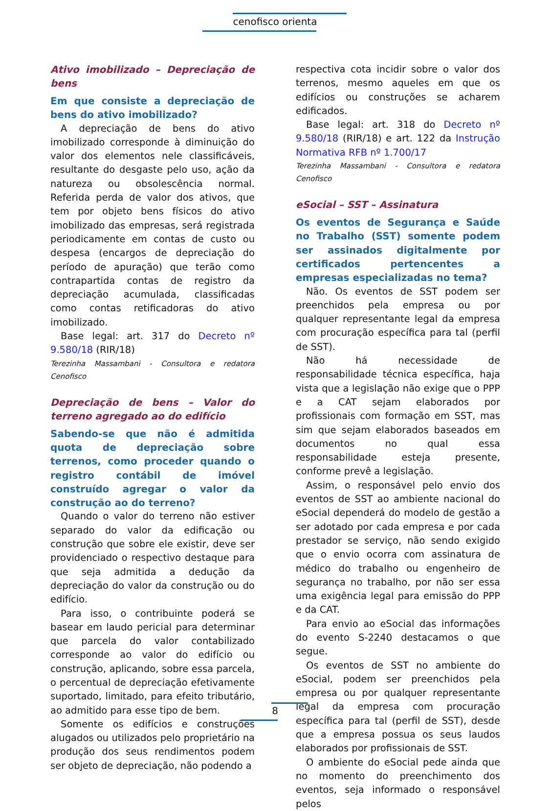cenofisco orienta
Ativo imobilizado – Depreciação de bens
Em que consiste a depreciação de bens do ativo imobilizado?
A depreciação de bens do ativo imobilizado corresponde à diminuição do valor dos elementos nele classificáveis, resultante do desgaste pelo uso, ação da natureza ou obsolescência normal. Referida perda de valor dos ativos, que tem por objeto bens físicos do ativo imobilizado das empresas, será registrada periodicamente em contas de custo ou despesa (encargos de depreciação do período de apuração) que terão como contrapartida contas de registro da depreciação acumulada, classificadas como contas retificadoras do ativo imobilizado.
Base legal: art. 317 do Decreto nº 9.580/18 (RIR/18)
Terezinha Massambani - Consultora e redatora Cenofisco
Depreciação de bens – Valor do terreno agregado ao do edifício
Sabendo-se que não é admitida quota de depreciação sobre terrenos, como proceder quando o registro contábil de imóvel construído agregar o valor da construção ao do terreno?
Quando o valor do terreno não estiver separado do valor da edificação ou construção que sobre ele existir, deve ser providenciado o respectivo destaque para que seja admitida a dedução da depreciação do valor da construção ou do edifício.
Para isso, o contribuinte poderá se basear em laudo pericial para determinar que parcela do valor contabilizado corresponde ao valor do edifício ou construção, aplicando, sobre essa parcela, o percentual de depreciação efetivamente suportado, limitado, para efeito tributário, ao admitido para esse tipo de bem.
Somente os edifícios e construções alugados ou utilizados pelo proprietário na produção dos seus rendimentos podem ser objeto de depreciação, não podendo a
respectiva cota incidir sobre o valor dos terrenos, mesmo aqueles em que os edifícios ou construções se acharem edificados.
Base legal: art. 318 do Decreto nº 9.580/18 (RIR/18) e art. 122 da Instrução Normativa RFB nº 1.700/17
Terezinha Massambani - Consultora e redatora Cenofisco
eSocial – SST – Assinatura
Os eventos de Segurança e Saúde no Trabalho (SST) somente podem ser assinados digitalmente por certificados pertencentes a empresas especializadas no tema?
Não. Os eventos de SST podem ser preenchidos pela empresa ou por qualquer representante legal da empresa com procuração específica para tal (perfil de SST).
Não há necessidade de responsabilidade técnica específica, haja vista que a legislação não exige que o PPP e a CAT sejam elaborados por profissionais com formação em SST, mas sim que sejam elaborados baseados em documentos no qual essa responsabilidade esteja presente, conforme prevê a legislação.
Assim, o responsável pelo envio dos eventos de SST ao ambiente nacional do eSocial dependerá do modelo de gestão a ser adotado por cada empresa e por cada prestador se serviço, não sendo exigido que o envio ocorra com assinatura de médico do trabalho ou engenheiro de segurança no trabalho, por não ser essa uma exigência legal para emissão do PPP e da CAT.
Para envio ao eSocial das informações do evento S-2240 destacamos o que segue.
Os eventos de SST no ambiente do eSocial, podem ser preenchidos pela empresa ou por qualquer representante legal da empresa com procuração específica para tal (perfil de SST), desde que a empresa possua os seus laudos elaborados por profissionais de SST.
O ambiente do eSocial pede ainda que no momento do preenchimento dos eventos, seja informado o responsável pelos
8